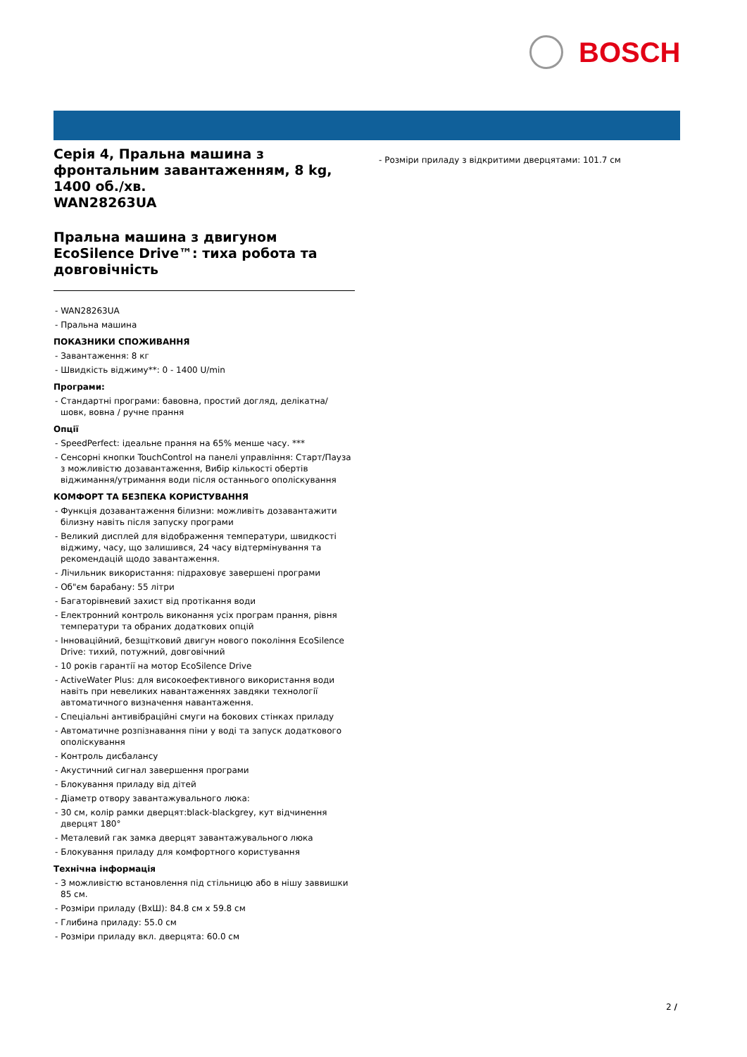BOSCH
Серія 4, Пральна машина з фронтальним завантаженням, 8 kg, 1400 об./хв.
WAN28263UA
Пральна машина з двигуном EcoSilence Drive™: тиха робота та довговічність
- WAN28263UA
- Пральна машина
ПОКАЗНИКИ СПОЖИВАННЯ
- Завантаження: 8 кг
- Швидкість віджиму**: 0 - 1400 U/min
Програми:
- Стандартні програми: бавовна, простий догляд, делікатна/ шовк, вовна / ручне прання
Опції
- SpeedPerfect: ідеальне прання на 65% менше часу. ***
- Сенсорні кнопки TouchControl на панелі управління: Старт/Пауза з можливістю дозавантаження, Вибір кількості обертів віджимання/утримання води після останнього ополіскування
КОМФОРТ ТА БЕЗПЕКА КОРИСТУВАННЯ
- Функція дозавантаження білизни: можливіть дозавантажити білизну навіть після запуску програми
- Великий дисплей для відображення температури, швидкості віджиму, часу, що залишився, 24 часу відтермінування та рекомендацій щодо завантаження.
- Лічильник використання: підраховує завершені програми
- Об"єм барабану: 55 літри
- Багаторівневий захист від протікання води
- Електронний контроль виконання усіх програм прання, рівня температури та обраних додаткових опцій
- Інноваційний, безщітковий двигун нового покоління EcoSilence Drive: тихий, потужний, довговічний
- 10 років гарантії на мотор EcoSilence Drive
- ActiveWater Plus: для високоефективного використання води навіть при невеликих навантаженнях завдяки технології автоматичного визначення навантаження.
- Спеціальні антивібраційні смуги на бокових стінках приладу
- Автоматичне розпізнавання піни у воді та запуск додаткового ополіскування
- Контроль дисбалансу
- Акустичний сигнал завершення програми
- Блокування приладу від дітей
- Діаметр отвору завантажувального люка:
- 30 см, колір рамки дверцят:black-blackgrey, кут відчинення дверцят 180°
- Металевий гак замка дверцят завантажувального люка
- Блокування приладу для комфортного користування
Технічна інформація
- З можливістю встановлення під стільницю або в нішу заввишки 85 см.
- Розміри приладу (ВхШ): 84.8 см x 59.8 см
- Глибина приладу: 55.0 см
- Розміри приладу вкл. дверцята: 60.0 см
- Розміри приладу з відкритими дверцятами: 101.7 см
2 /